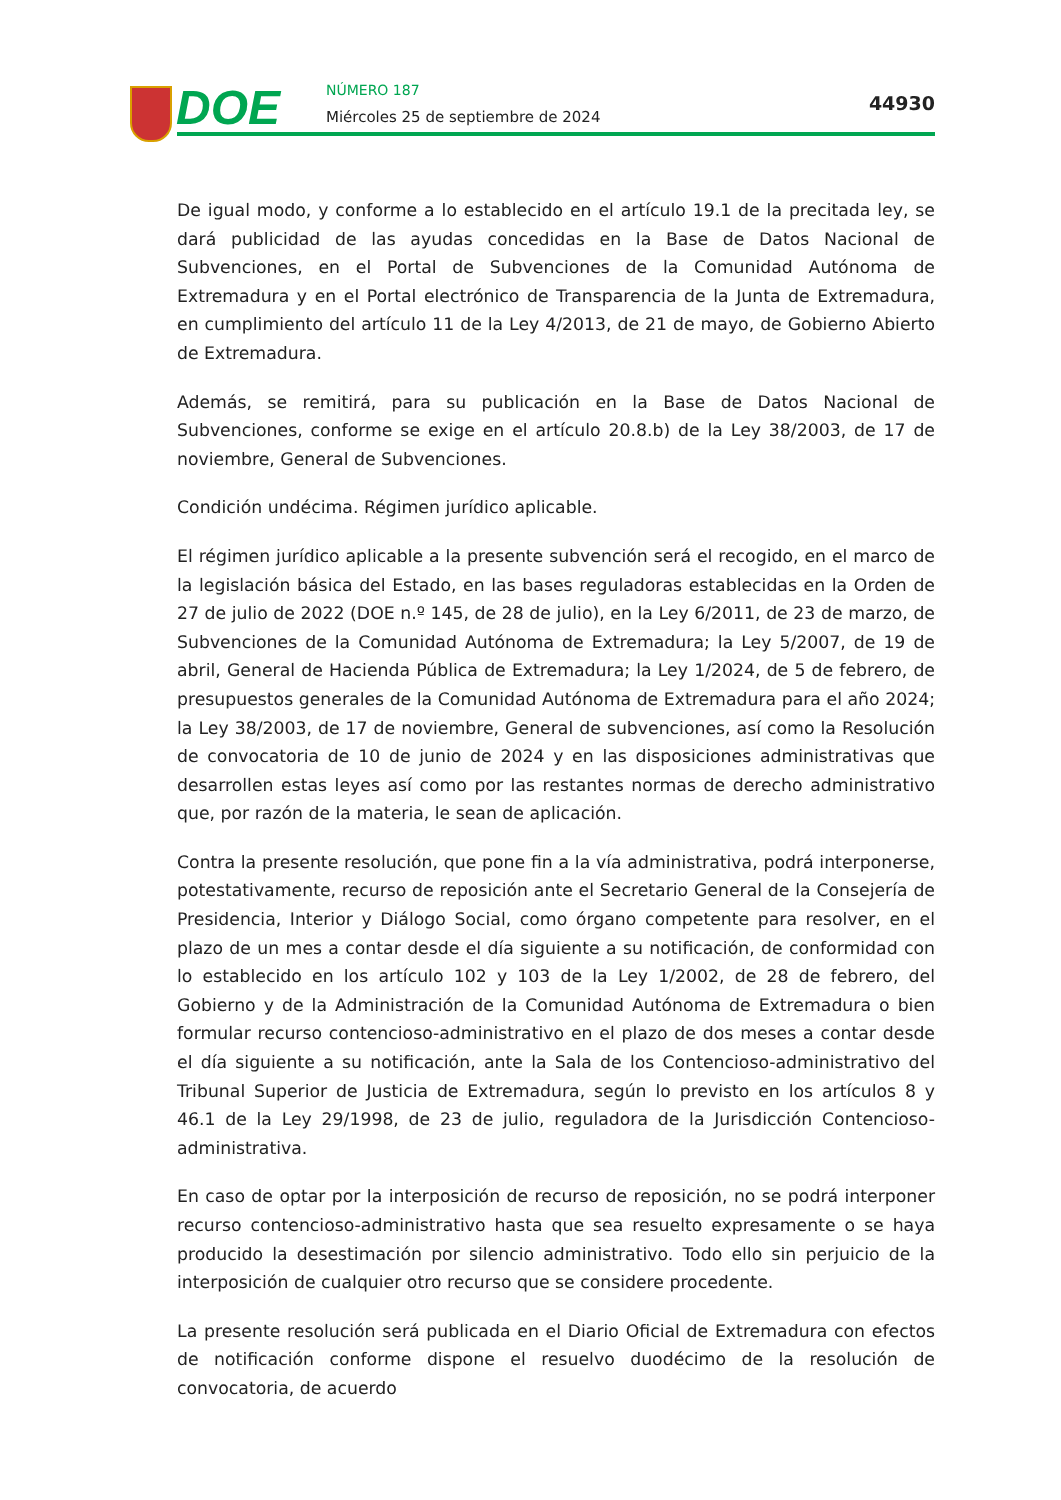DOE NÚMERO 187
Miércoles 25 de septiembre de 2024
44930
De igual modo, y conforme a lo establecido en el artículo 19.1 de la precitada ley, se dará publicidad de las ayudas concedidas en la Base de Datos Nacional de Subvenciones, en el Portal de Subvenciones de la Comunidad Autónoma de Extremadura y en el Portal electrónico de Transparencia de la Junta de Extremadura, en cumplimiento del artículo 11 de la Ley 4/2013, de 21 de mayo, de Gobierno Abierto de Extremadura.
Además, se remitirá, para su publicación en la Base de Datos Nacional de Subvenciones, conforme se exige en el artículo 20.8.b) de la Ley 38/2003, de 17 de noviembre, General de Subvenciones.
Condición undécima. Régimen jurídico aplicable.
El régimen jurídico aplicable a la presente subvención será el recogido, en el marco de la legislación básica del Estado, en las bases reguladoras establecidas en la Orden de 27 de julio de 2022 (DOE n.º 145, de 28 de julio), en la Ley 6/2011, de 23 de marzo, de Subvenciones de la Comunidad Autónoma de Extremadura; la Ley 5/2007, de 19 de abril, General de Hacienda Pública de Extremadura; la Ley 1/2024, de 5 de febrero, de presupuestos generales de la Comunidad Autónoma de Extremadura para el año 2024; la Ley 38/2003, de 17 de noviembre, General de subvenciones, así como la Resolución de convocatoria de 10 de junio de 2024 y en las disposiciones administrativas que desarrollen estas leyes así como por las restantes normas de derecho administrativo que, por razón de la materia, le sean de aplicación.
Contra la presente resolución, que pone fin a la vía administrativa, podrá interponerse, potestativamente, recurso de reposición ante el Secretario General de la Consejería de Presidencia, Interior y Diálogo Social, como órgano competente para resolver, en el plazo de un mes a contar desde el día siguiente a su notificación, de conformidad con lo establecido en los artículo 102 y 103 de la Ley 1/2002, de 28 de febrero, del Gobierno y de la Administración de la Comunidad Autónoma de Extremadura o bien formular recurso contencioso-administrativo en el plazo de dos meses a contar desde el día siguiente a su notificación, ante la Sala de los Contencioso-administrativo del Tribunal Superior de Justicia de Extremadura, según lo previsto en los artículos 8 y 46.1 de la Ley 29/1998, de 23 de julio, reguladora de la Jurisdicción Contencioso-administrativa.
En caso de optar por la interposición de recurso de reposición, no se podrá interponer recurso contencioso-administrativo hasta que sea resuelto expresamente o se haya producido la desestimación por silencio administrativo. Todo ello sin perjuicio de la interposición de cualquier otro recurso que se considere procedente.
La presente resolución será publicada en el Diario Oficial de Extremadura con efectos de notificación conforme dispone el resuelvo duodécimo de la resolución de convocatoria, de acuerdo